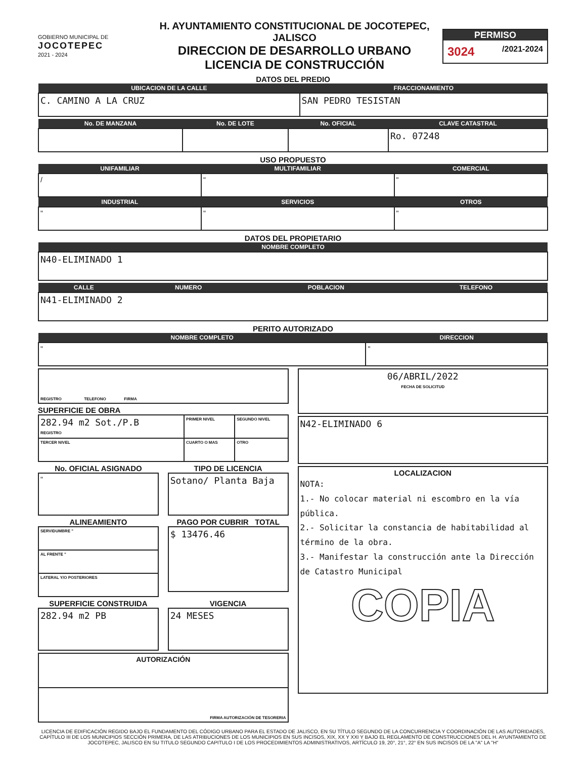GOBIERNO MUNICIPAL DE
JOCOTEPEC
2021 - 2024
H. AYUNTAMIENTO CONSTITUCIONAL DE JOCOTEPEC, JALISCO
DIRECCION DE DESARROLLO URBANO
LICENCIA DE CONSTRUCCIÓN
PERMISO
3024 /2021-2024
DATOS DEL PREDIO
| UBICACION DE LA CALLE | FRACCIONAMIENTO |
| --- | --- |
| C. CAMINO A LA CRUZ | SAN PEDRO TESISTAN |
| No. DE MANZANA | No. DE LOTE | No. OFICIAL | CLAVE CATASTRAL |
| --- | --- | --- | --- |
| | | | Ro. 07248 |
USO PROPUESTO
| UNIFAMILIAR | MULTIFAMILIAR | COMERCIAL |
| --- | --- | --- |
| / | " | " |
| INDUSTRIAL | SERVICIOS | OTROS |
| " | " | " |
DATOS DEL PROPIETARIO
| NOMBRE COMPLETO |
| --- |
| N40-ELIMINADO 1 |
| CALLE | NUMERO | POBLACION | TELEFONO |
| --- | --- | --- | --- |
| N41-ELIMINADO 2 | | | |
PERITO AUTORIZADO
| NOMBRE COMPLETO | DIRECCION |
| --- | --- |
| " | " |
| REGISTRO TELEFONO FIRMA |
SUPERFICIE DE OBRA
| 282.94 m2 Sot./P.B REGISTRO | PRIMER NIVEL | SEGUNDO NIVEL |
| TERCER NIVEL | CUARTO O MAS | OTRO |
No. OFICIAL ASIGNADO
| " |
TIPO DE LICENCIA
| Sotano/ Planta Baja |
ALINEAMIENTO
| SERVIDUMBRE " |
| AL FRENTE " |
| LATERAL Y/O POSTERIORES |
PAGO POR CUBRIR TOTAL
| $ 13476.46 |
SUPERFICIE CONSTRUIDA
| 282.94 m2 PB |
VIGENCIA
| 24 MESES |
| AUTORIZACIÓN |
| FIRMA AUTORIZACIÓN DE TESORERIA |
| 06/ABRIL/2022 FECHA DE SOLICITUD |
| N42-ELIMINADO 6 |
| LOCALIZACION NOTA: 1.- No colocar material ni escombro en la vía pública. 2.- Solicitar la constancia de habitabilidad al término de la obra. 3.- Manifestar la construcción ante la Dirección de Catastro Municipal COPIA |
LICENCIA DE EDIFICACIÓN REGIDO BAJO EL FUNDAMENTO DEL CÓDIGO URBANO PARA EL ESTADO DE JALISCO, EN SU TÍTULO SEGUNDO DE LA CONCURRENCIA Y COORDINACIÓN DE LAS AUTORIDADES, CAPÍTULO III DE LOS MUNICIPIOS SECCIÓN PRIMERA, DE LAS ATRIBUCIONES DE LOS MUNICIPIOS EN SUS INCISOS, XIX, XX Y XXI Y BAJO EL REGLAMENTO DE CONSTRUCCIONES DEL H. AYUNTAMIENTO DE JOCOTEPEC, JALISCO EN SU TITULO SEGUNDO CAPITULO I DE LOS PROCEDIMIENTOS ADMINISTRATIVOS, ARTÍCULO 19, 20°, 21°, 22° EN SUS INCISOS DE LA "A" LA "H"